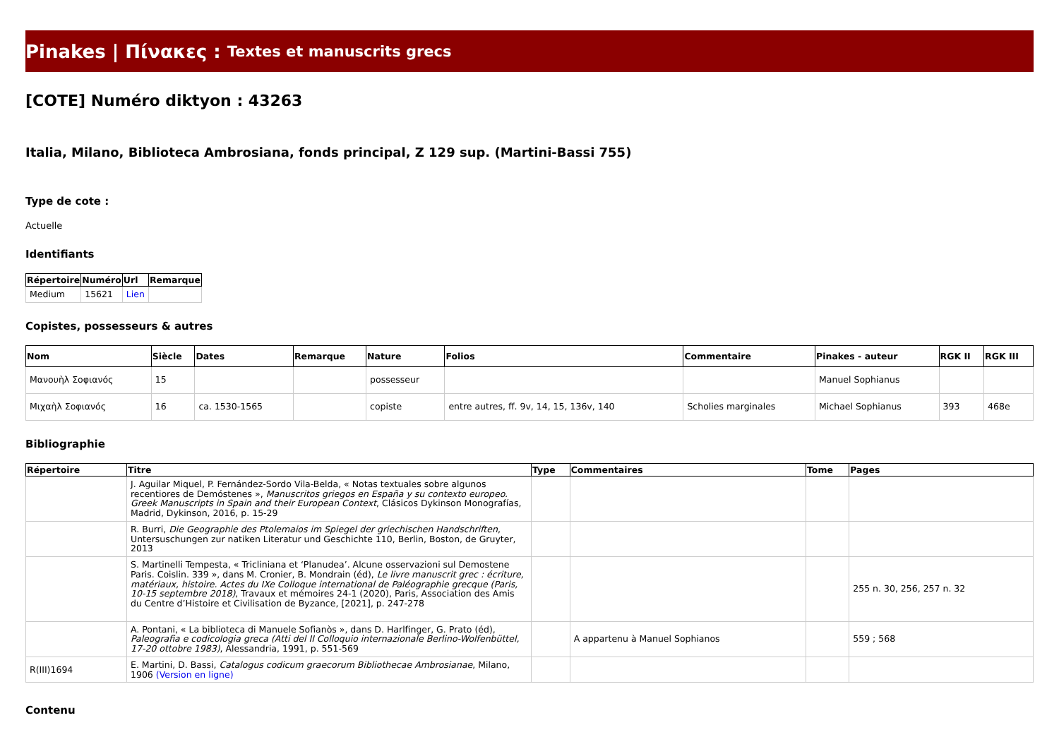Pinakes | Πίνακες : Textes et manuscrits grecs
[COTE] Numéro diktyon : 43263
Italia, Milano, Biblioteca Ambrosiana, fonds principal, Z 129 sup. (Martini-Bassi 755)
Type de cote :
Actuelle
Identifiants
| Répertoire | Numéro | Url | Remarque |
| --- | --- | --- | --- |
| Medium | 15621 | Lien | |
Copistes, possesseurs & autres
| Nom | Siècle | Dates | Remarque | Nature | Folios | Commentaire | Pinakes - auteur | RGK II | RGK III |
| --- | --- | --- | --- | --- | --- | --- | --- | --- | --- |
| Μανουὴλ Σοφιανός | 15 | | | possesseur | | | Manuel Sophianus | | |
| Μιχαὴλ Σοφιανός | 16 | ca. 1530-1565 | | copiste | entre autres, ff. 9v, 14, 15, 136v, 140 | Scholies marginales | Michael Sophianus | 393 | 468e |
Bibliographie
| Répertoire | Titre | Type | Commentaires | Tome | Pages |
| --- | --- | --- | --- | --- | --- |
| | J. Aguilar Miquel, P. Fernández-Sordo Vila-Belda, « Notas textuales sobre algunos recentiores de Demóstenes », Manuscritos griegos en España y su contexto europeo. Greek Manuscripts in Spain and their European Context , Clásicos Dykinson Monografías, Madrid, Dykinson, 2016, p. 15-29 | | | | |
| | R. Burri, Die Geographie des Ptolemaios im Spiegel der griechischen Handschriften , Untersuschungen zur natiken Literatur und Geschichte 110, Berlin, Boston, de Gruyter, 2013 | | | | |
| | S. Martinelli Tempesta, « Tricliniana et ‘Planudea’. Alcune osservazioni sul Demostene Paris. Coislin. 339 », dans M. Cronier, B. Mondrain (éd), Le livre manuscrit grec : écriture, matériaux, histoire. Actes du IXe Colloque international de Paléographie grecque (Paris, 10-15 septembre 2018) , Travaux et mémoires 24-1 (2020), Paris, Association des Amis du Centre d’Histoire et Civilisation de Byzance, [2021], p. 247-278 | | | | 255 n. 30, 256, 257 n. 32 |
| | A. Pontani, « La biblioteca di Manuele Sofianòs », dans D. Harlfinger, G. Prato (éd), Paleografia e codicologia greca (Atti del II Colloquio internazionale Berlino-Wolfenbüttel, 17-20 ottobre 1983) , Alessandria, 1991, p. 551-569 | | A appartenu à Manuel Sophianos | | 559 ; 568 |
| R(III)1694 | E. Martini, D. Bassi, Catalogus codicum graecorum Bibliothecae Ambrosianae , Milano, 1906 (Version en ligne) | | | | |
Contenu